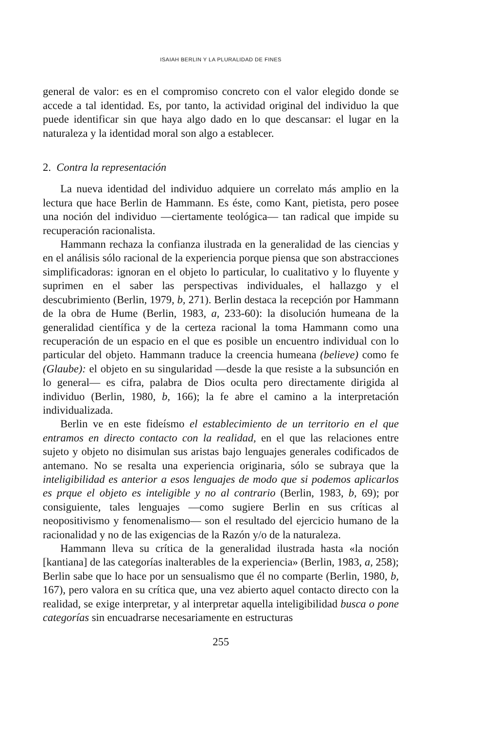ISAIAH BERLIN Y LA PLURALIDAD DE FINES
general de valor: es en el compromiso concreto con el valor elegido donde se accede a tal identidad. Es, por tanto, la actividad original del individuo la que puede identificar sin que haya algo dado en lo que descansar: el lugar en la naturaleza y la identidad moral son algo a establecer.
2. Contra la representación
La nueva identidad del individuo adquiere un correlato más amplio en la lectura que hace Berlin de Hammann. Es éste, como Kant, pietista, pero posee una noción del individuo —ciertamente teológica— tan radical que impide su recuperación racionalista.
Hammann rechaza la confianza ilustrada en la generalidad de las ciencias y en el análisis sólo racional de la experiencia porque piensa que son abstracciones simplificadoras: ignoran en el objeto lo particular, lo cualitativo y lo fluyente y suprimen en el saber las perspectivas individuales, el hallazgo y el descubrimiento (Berlin, 1979, b, 271). Berlin destaca la recepción por Hammann de la obra de Hume (Berlin, 1983, a, 233-60): la disolución humeana de la generalidad científica y de la certeza racional la toma Hammann como una recuperación de un espacio en el que es posible un encuentro individual con lo particular del objeto. Hammann traduce la creencia humeana (believe) como fe (Glaube): el objeto en su singularidad —desde la que resiste a la subsunción en lo general— es cifra, palabra de Dios oculta pero directamente dirigida al individuo (Berlin, 1980, b, 166); la fe abre el camino a la interpretación individualizada.
Berlin ve en este fideísmo el establecimiento de un territorio en el que entramos en directo contacto con la realidad, en el que las relaciones entre sujeto y objeto no disimulan sus aristas bajo lenguajes generales codificados de antemano. No se resalta una experiencia originaria, sólo se subraya que la inteligibilidad es anterior a esos lenguajes de modo que si podemos aplicarlos es prque el objeto es inteligible y no al contrario (Berlin, 1983, b, 69); por consiguiente, tales lenguajes —como sugiere Berlin en sus críticas al neopositivismo y fenomenalismo— son el resultado del ejercicio humano de la racionalidad y no de las exigencias de la Razón y/o de la naturaleza.
Hammann lleva su crítica de la generalidad ilustrada hasta «la noción [kantiana] de las categorías inalterables de la experiencia» (Berlin, 1983, a, 258); Berlin sabe que lo hace por un sensualismo que él no comparte (Berlin, 1980, b, 167), pero valora en su crítica que, una vez abierto aquel contacto directo con la realidad, se exige interpretar, y al interpretar aquella inteligibilidad busca o pone categorías sin encuadrarse necesariamente en estructuras
255